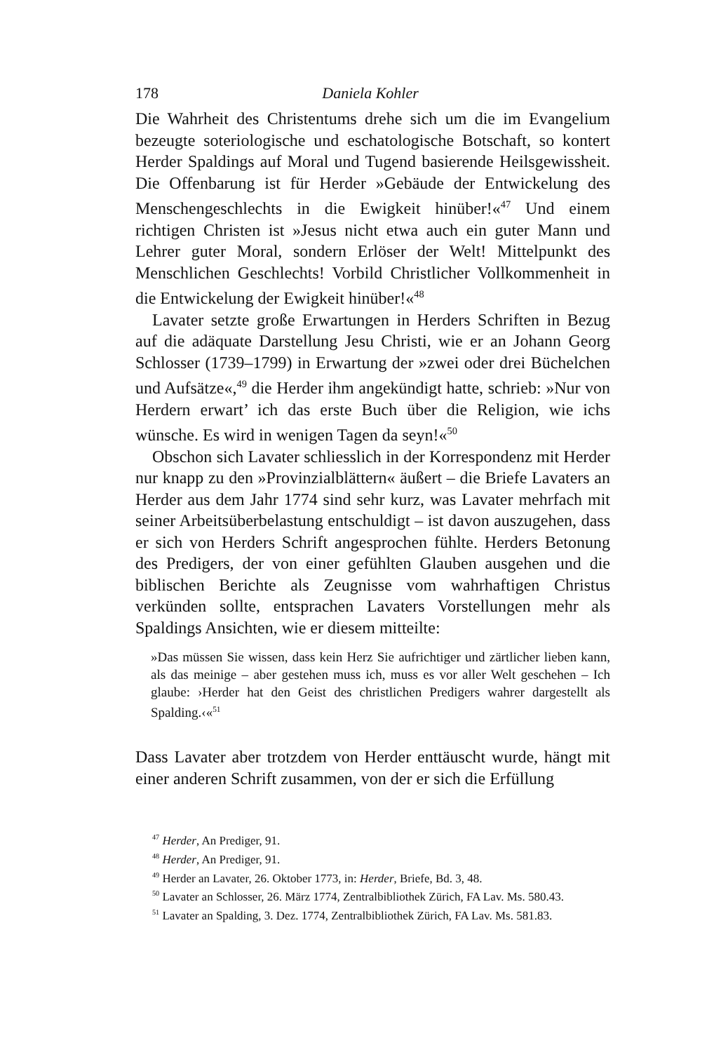178 Daniela Kohler
Die Wahrheit des Christentums drehe sich um die im Evangelium bezeugte soteriologische und eschatologische Botschaft, so kontert Herder Spaldings auf Moral und Tugend basierende Heilsgewissheit. Die Offenbarung ist für Herder »Gebäude der Entwickelung des Menschengeschlechts in die Ewigkeit hinüber!«<sup>47</sup> Und einem richtigen Christen ist »Jesus nicht etwa auch ein guter Mann und Lehrer guter Moral, sondern Erlöser der Welt! Mittelpunkt des Menschlichen Geschlechts! Vorbild Christlicher Vollkommenheit in die Entwickelung der Ewigkeit hinüber!«<sup>48</sup>
Lavater setzte große Erwartungen in Herders Schriften in Bezug auf die adäquate Darstellung Jesu Christi, wie er an Johann Georg Schlosser (1739–1799) in Erwartung der »zwei oder drei Büchelchen und Aufsätze«,<sup>49</sup> die Herder ihm angekündigt hatte, schrieb: »Nur von Herdern erwart’ ich das erste Buch über die Religion, wie ichs wünsche. Es wird in wenigen Tagen da seyn!«<sup>50</sup>
Obschon sich Lavater schliesslich in der Korrespondenz mit Herder nur knapp zu den »Provinzialblättern« äußert – die Briefe Lavaters an Herder aus dem Jahr 1774 sind sehr kurz, was Lavater mehrfach mit seiner Arbeitsüberbelastung entschuldigt – ist davon auszugehen, dass er sich von Herders Schrift angesprochen fühlte. Herders Betonung des Predigers, der von einer gefühlten Glauben ausgehen und die biblischen Berichte als Zeugnisse vom wahrhaftigen Christus verkünden sollte, entsprachen Lavaters Vorstellungen mehr als Spaldings Ansichten, wie er diesem mitteilte:
»Das müssen Sie wissen, dass kein Herz Sie aufrichtiger und zärtlicher lieben kann, als das meinige – aber gestehen muss ich, muss es vor aller Welt geschehen – Ich glaube: ›Herder hat den Geist des christlichen Predigers wahrer dargestellt als Spalding.‹«<sup>51</sup>
Dass Lavater aber trotzdem von Herder enttäuscht wurde, hängt mit einer anderen Schrift zusammen, von der er sich die Erfüllung
<sup>47</sup> Herder, An Prediger, 91.
<sup>48</sup> Herder, An Prediger, 91.
<sup>49</sup> Herder an Lavater, 26. Oktober 1773, in: Herder, Briefe, Bd. 3, 48.
<sup>50</sup> Lavater an Schlosser, 26. März 1774, Zentralbibliothek Zürich, FA Lav. Ms. 580.43.
<sup>51</sup> Lavater an Spalding, 3. Dez. 1774, Zentralbibliothek Zürich, FA Lav. Ms. 581.83.